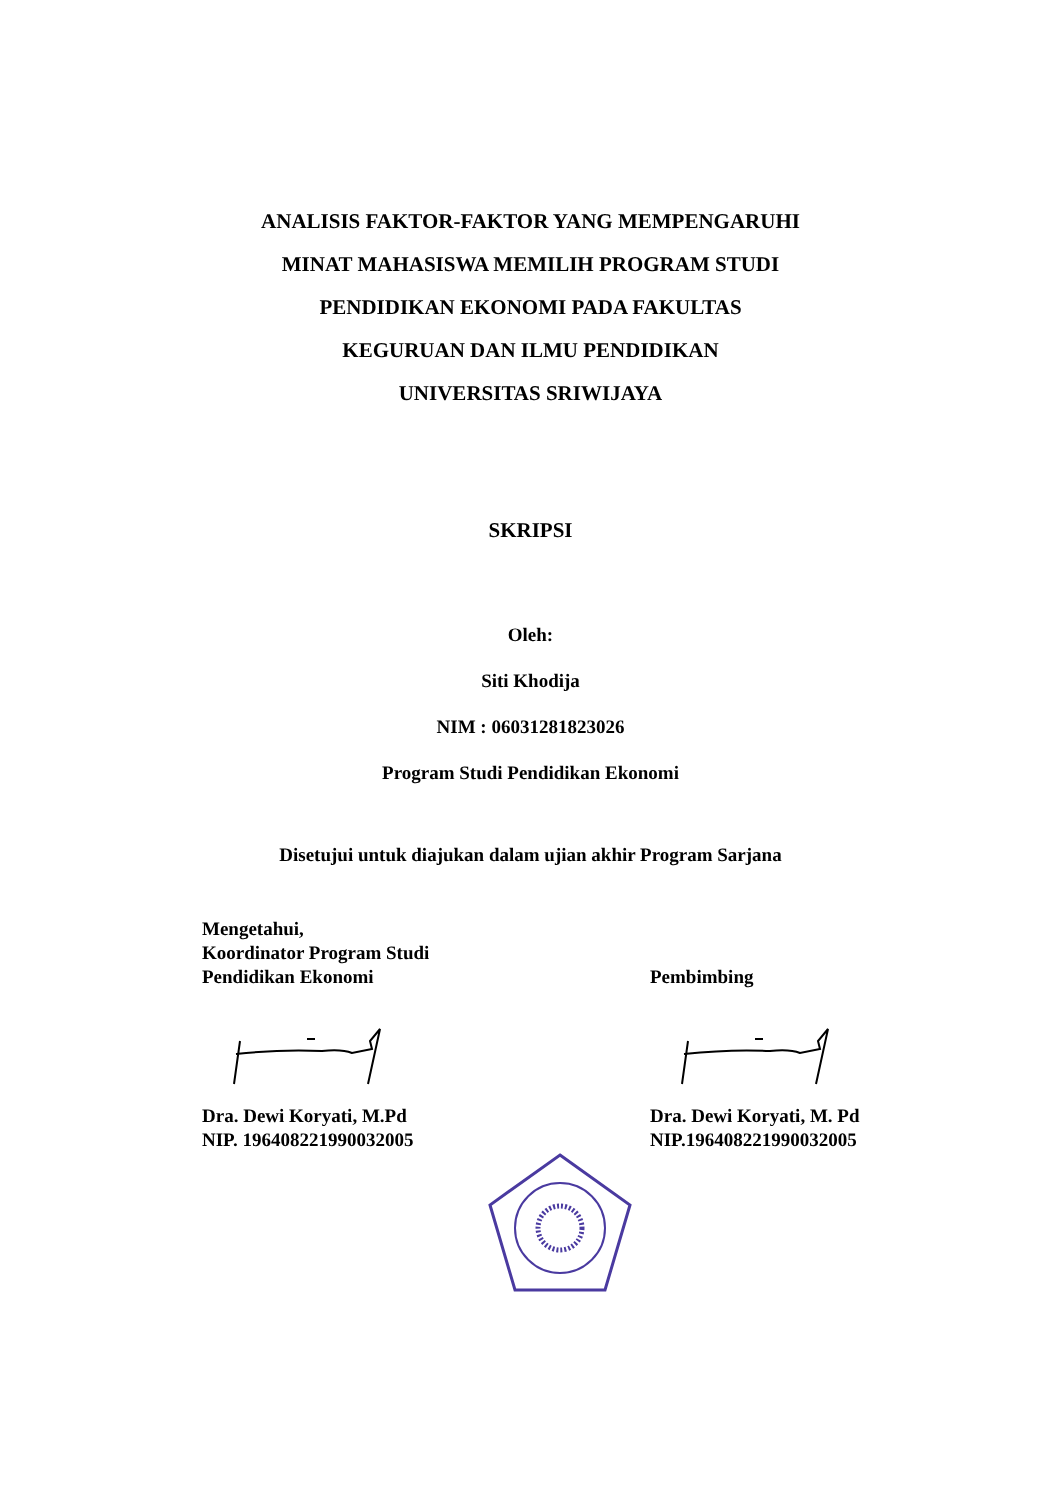ANALISIS FAKTOR-FAKTOR YANG MEMPENGARUHI
MINAT MAHASISWA MEMILIH PROGRAM STUDI
PENDIDIKAN EKONOMI PADA FAKULTAS
KEGURUAN DAN ILMU PENDIDIKAN
UNIVERSITAS SRIWIJAYA
SKRIPSI
Oleh:
Siti Khodija
NIM : 06031281823026
Program Studi Pendidikan Ekonomi
Disetujui untuk diajukan dalam ujian akhir Program Sarjana
Mengetahui,
Koordinator Program Studi
Pendidikan Ekonomi
Dra. Dewi Koryati, M.Pd
NIP. 196408221990032005
Pembimbing
Dra. Dewi Koryati, M. Pd
NIP.196408221990032005